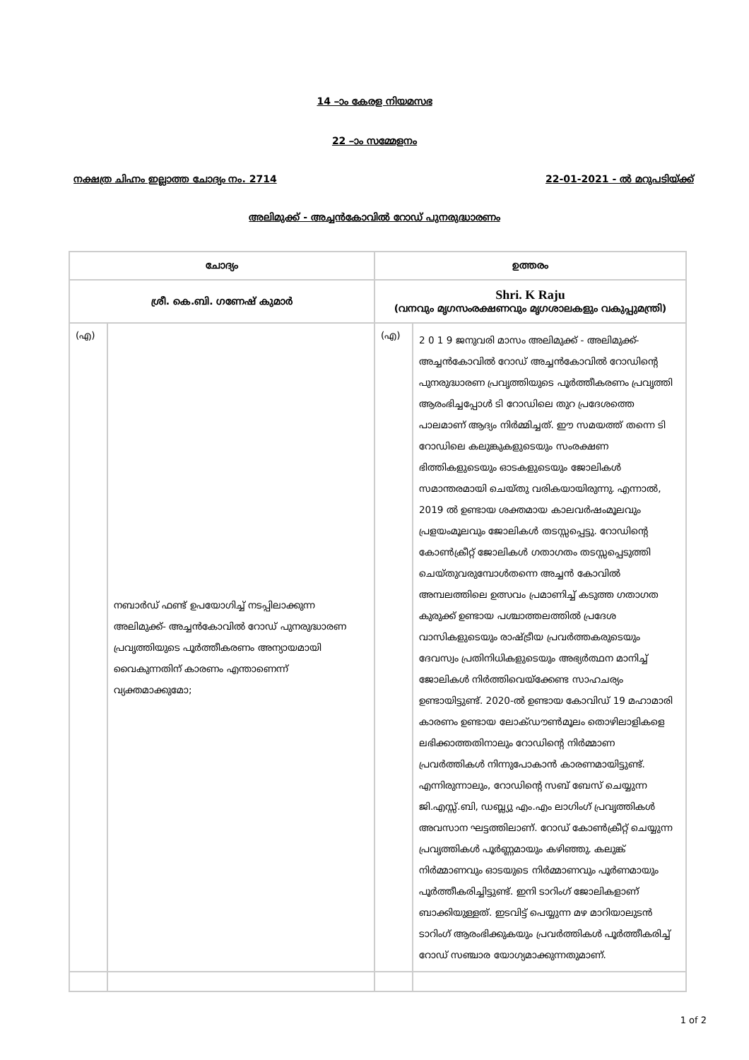14 –ാം കേരള നിയമസഭ
22 –ാം സമ്മേളനം
നക്ഷത്ര ചിഹ്നം ഇല്ലാത്ത ചോദ്യം നം. 2714 22-01-2021 - ൽ മറുപടിയ്ക്ക്
അലിമുക്ക് - അച്ചൻകോവിൽ റോഡ് പുനരുദ്ധാരണം
| ചോദ്യം | | ഉത്തരം | |
| --- | --- | --- | --- |
| ശ്രീ. കെ.ബി. ഗണേഷ് കുമാർ | | Shri. K Raju (വനവും മൃഗസംരക്ഷണവും മൃഗശാലകളും വകുപ്പുമന്ത്രി) | |
| (എ) | നബാർഡ് ഫണ്ട് ഉപയോഗിച്ച് നടപ്പിലാക്കുന്ന അലിമുക്ക്- അച്ചൻകോവിൽ റോഡ് പുനരുദ്ധാരണ പ്രവൃത്തിയുടെ പൂർത്തീകരണം അന്യായമായി വൈകുന്നതിന് കാരണം എന്താണെന്ന് വ്യക്തമാക്കുമോ; | (എ) | 2 0 1 9 ജനുവരി മാസം അലിമുക്ക് - അലിമുക്ക്- അച്ചൻകോവിൽ റോഡ് അച്ചൻകോവിൽ റോഡിന്റെ പുനരുദ്ധാരണ പ്രവൃത്തിയുടെ പൂർത്തീകരണം പ്രവൃത്തി ആരംഭിച്ചപ്പോൾ ടി റോഡിലെ തുറ പ്രദേശത്തെ പാലമാണ് ആദ്യം നിർമ്മിച്ചത്. ഈ സമയത്ത് തന്നെ ടി റോഡിലെ കലുങ്കുകളുടെയും സംരക്ഷണ ഭിത്തികളുടെയും ഓടകളുടെയും ജോലികൾ സമാന്തരമായി ചെയ്തു വരികയായിരുന്നു. എന്നാൽ, 2019 ൽ ഉണ്ടായ ശക്തമായ കാലവർഷംമൂലവും പ്രളയംമൂലവും ജോലികൾ തടസ്സപ്പെട്ടു. റോഡിന്റെ കോൺക്രീറ്റ് ജോലികൾ ഗതാഗതം തടസ്സപ്പെടുത്തി ചെയ്തുവരുമ്പോൾതന്നെ അച്ചൻ കോവിൽ അമ്പലത്തിലെ ഉത്സവം പ്രമാണിച്ച് കടുത്ത ഗതാഗത കുരുക്ക് ഉണ്ടായ പശ്ചാത്തലത്തിൽ പ്രദേശ വാസികളുടെയും രാഷ്ട്രീയ പ്രവർത്തകരുടെയും ദേവസ്വം പ്രതിനിധികളുടെയും അഭ്യർത്ഥന മാനിച്ച് ജോലികൾ നിർത്തിവെയ്ക്കേണ്ട സാഹചര്യം ഉണ്ടായിട്ടുണ്ട്. 2020-ൽ ഉണ്ടായ കോവിഡ് 19 മഹാമാരി കാരണം ഉണ്ടായ ലോക്ഡൗൺമൂലം തൊഴിലാളികളെ ലഭിക്കാത്തതിനാലും റോഡിന്റെ നിർമ്മാണ പ്രവർത്തികൾ നിന്നുപോകാൻ കാരണമായിട്ടുണ്ട്. എന്നിരുന്നാലും, റോഡിന്റെ സബ് ബേസ് ചെയ്യുന്ന ജി.എസ്സ്.ബി, ഡബ്ല്യു എം.എം ലാഗിംഗ് പ്രവൃത്തികൾ അവസാന ഘട്ടത്തിലാണ്. റോഡ് കോൺക്രീറ്റ് ചെയ്യുന്ന പ്രവൃത്തികൾ പൂർണ്ണമായും കഴിഞ്ഞു. കലുങ്ക് നിർമ്മാണവും ഓടയുടെ നിർമ്മാണവും പൂർണമായും പൂർത്തീകരിച്ചിട്ടുണ്ട്. ഇനി ടാറിംഗ് ജോലികളാണ് ബാക്കിയുള്ളത്. ഇടവിട്ട് പെയ്യുന്ന മഴ മാറിയാലുടൻ ടാറിംഗ് ആരംഭിക്കുകയും പ്രവർത്തികൾ പൂർത്തീകരിച്ച് റോഡ് സഞ്ചാര യോഗ്യമാക്കുന്നതുമാണ്. |
1 of 2